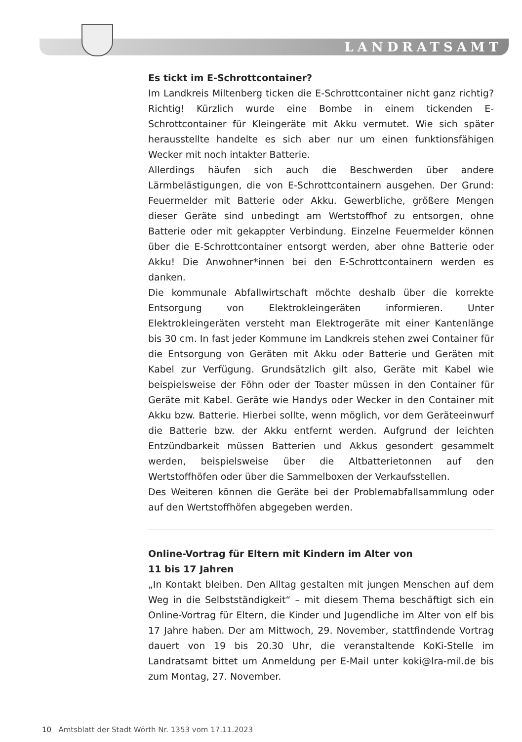LANDRATSAMT
Es tickt im E-Schrottcontainer?
Im Landkreis Miltenberg ticken die E-Schrottcontainer nicht ganz richtig? Richtig! Kürzlich wurde eine Bombe in einem tickenden E-Schrottcontainer für Kleingeräte mit Akku vermutet. Wie sich später herausstellte handelte es sich aber nur um einen funktionsfähigen Wecker mit noch intakter Batterie.
Allerdings häufen sich auch die Beschwerden über andere Lärmbelästigungen, die von E-Schrottcontainern ausgehen. Der Grund: Feuermelder mit Batterie oder Akku. Gewerbliche, größere Mengen dieser Geräte sind unbedingt am Wertstoffhof zu entsorgen, ohne Batterie oder mit gekappter Verbindung. Einzelne Feuermelder können über die E-Schrottcontainer entsorgt werden, aber ohne Batterie oder Akku! Die Anwohner*innen bei den E-Schrottcontainern werden es danken.
Die kommunale Abfallwirtschaft möchte deshalb über die korrekte Entsorgung von Elektrokleingeräten informieren. Unter Elektrokleingeräten versteht man Elektrogeräte mit einer Kantenlänge bis 30 cm. In fast jeder Kommune im Landkreis stehen zwei Container für die Entsorgung von Geräten mit Akku oder Batterie und Geräten mit Kabel zur Verfügung. Grundsätzlich gilt also, Geräte mit Kabel wie beispielsweise der Föhn oder der Toaster müssen in den Container für Geräte mit Kabel. Geräte wie Handys oder Wecker in den Container mit Akku bzw. Batterie. Hierbei sollte, wenn möglich, vor dem Geräteeinwurf die Batterie bzw. der Akku entfernt werden. Aufgrund der leichten Entzündbarkeit müssen Batterien und Akkus gesondert gesammelt werden, beispielsweise über die Altbatterietonnen auf den Wertstoffhöfen oder über die Sammelboxen der Verkaufsstellen.
Des Weiteren können die Geräte bei der Problemabfallsammlung oder auf den Wertstoffhöfen abgegeben werden.
Online-Vortrag für Eltern mit Kindern im Alter von
11 bis 17 Jahren
„In Kontakt bleiben. Den Alltag gestalten mit jungen Menschen auf dem Weg in die Selbstständigkeit“ – mit diesem Thema beschäftigt sich ein Online-Vortrag für Eltern, die Kinder und Jugendliche im Alter von elf bis 17 Jahre haben. Der am Mittwoch, 29. November, stattfindende Vortrag dauert von 19 bis 20.30 Uhr, die veranstaltende KoKi-Stelle im Landratsamt bittet um Anmeldung per E-Mail unter koki@lra-mil.de bis zum Montag, 27. November.
10 Amtsblatt der Stadt Wörth Nr. 1353 vom 17.11.2023